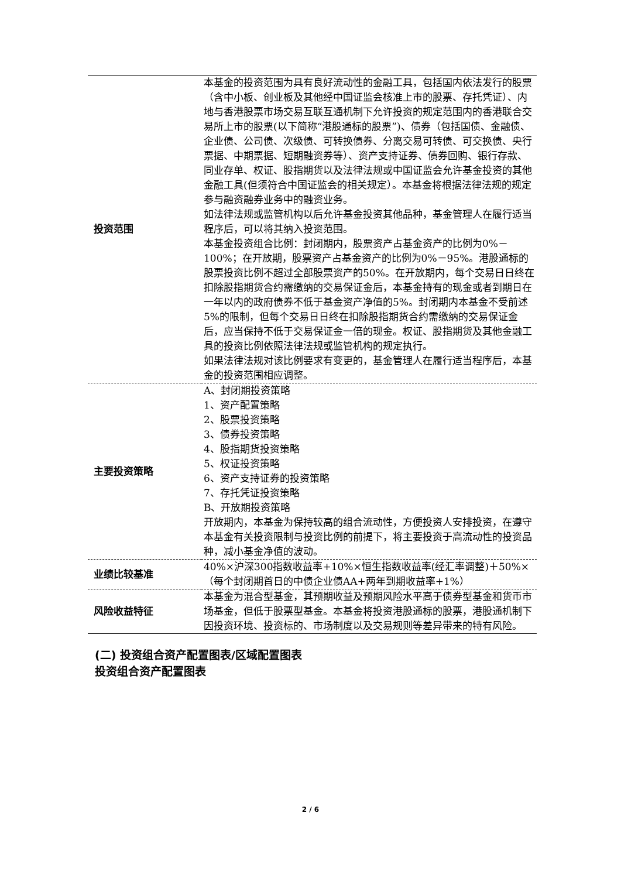| 投资范围 | 本基金的投资范围为具有良好流动性的金融工具，包括国内依法发行的股票（含中小板、创业板及其他经中国证监会核准上市的股票、存托凭证）、内地与香港股票市场交易互联互通机制下允许投资的规定范围内的香港联合交易所上市的股票(以下简称“港股通标的股票”)、债券（包括国债、金融债、企业债、公司债、次级债、可转换债券、分离交易可转债、可交换债、央行票据、中期票据、短期融资券等）、资产支持证券、债券回购、银行存款、同业存单、权证、股指期货以及法律法规或中国证监会允许基金投资的其他金融工具(但须符合中国证监会的相关规定）。本基金将根据法律法规的规定参与融资融券业务中的融资业务。 如法律法规或监管机构以后允许基金投资其他品种，基金管理人在履行适当程序后，可以将其纳入投资范围。 本基金投资组合比例：封闭期内，股票资产占基金资产的比例为0%－100%；在开放期，股票资产占基金资产的比例为0%－95%。港股通标的股票投资比例不超过全部股票资产的50%。在开放期内，每个交易日日终在扣除股指期货合约需缴纳的交易保证金后，本基金持有的现金或者到期日在一年以内的政府债券不低于基金资产净值的5%。封闭期内本基金不受前述5%的限制，但每个交易日日终在扣除股指期货合约需缴纳的交易保证金后，应当保持不低于交易保证金一倍的现金。权证、股指期货及其他金融工具的投资比例依照法律法规或监管机构的规定执行。 如果法律法规对该比例要求有变更的，基金管理人在履行适当程序后，本基金的投资范围相应调整。 |
| 主要投资策略 | A、封闭期投资策略 1、资产配置策略 2、股票投资策略 3、债券投资策略 4、股指期货投资策略 5、权证投资策略 6、资产支持证券的投资策略 7、存托凭证投资策略 B、开放期投资策略 开放期内，本基金为保持较高的组合流动性，方便投资人安排投资，在遵守本基金有关投资限制与投资比例的前提下，将主要投资于高流动性的投资品种，减小基金净值的波动。 |
| 业绩比较基准 | 40%×沪深300指数收益率+10%×恒生指数收益率(经汇率调整)＋50%×（每个封闭期首日的中债企业债AA+两年到期收益率+1%） |
| 风险收益特征 | 本基金为混合型基金，其预期收益及预期风险水平高于债券型基金和货币市场基金，但低于股票型基金。本基金将投资港股通标的股票，港股通机制下因投资环境、投资标的、市场制度以及交易规则等差异带来的特有风险。 |
(二) 投资组合资产配置图表/区域配置图表
投资组合资产配置图表
2 / 6